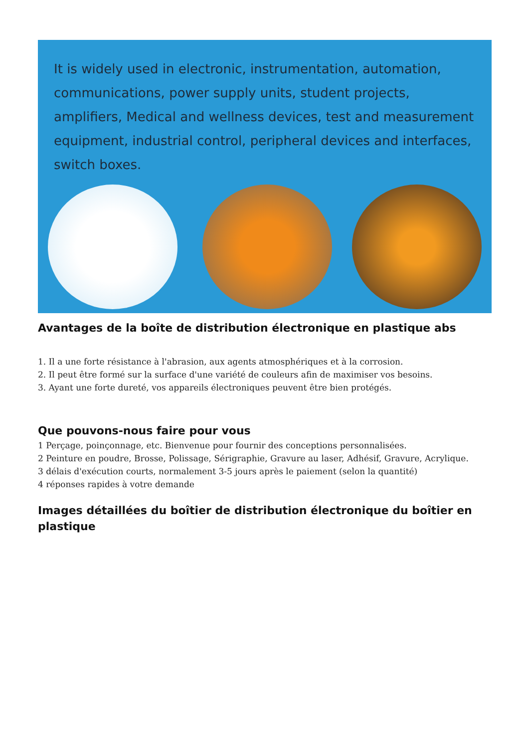It is widely used in electronic, instrumentation, automation, communications, power supply units, student projects, amplifiers, Medical and wellness devices, test and measurement equipment, industrial control, peripheral devices and interfaces, switch boxes.
Avantages de la boîte de distribution électronique en plastique abs
1. Il a une forte résistance à l'abrasion, aux agents atmosphériques et à la corrosion.
2. Il peut être formé sur la surface d'une variété de couleurs afin de maximiser vos besoins.
3. Ayant une forte dureté, vos appareils électroniques peuvent être bien protégés.
Que pouvons-nous faire pour vous
1 Perçage, poinçonnage, etc. Bienvenue pour fournir des conceptions personnalisées.
2 Peinture en poudre, Brosse, Polissage, Sérigraphie, Gravure au laser, Adhésif, Gravure, Acrylique.
3 délais d'exécution courts, normalement 3-5 jours après le paiement (selon la quantité)
4 réponses rapides à votre demande
Images détaillées du boîtier de distribution électronique du boîtier en plastique